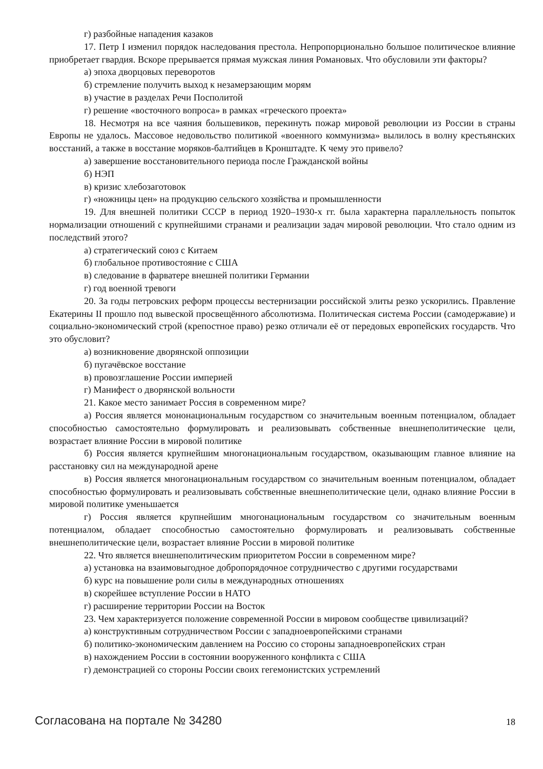г) разбойные нападения казаков
17. Петр I изменил порядок наследования престола. Непропорционально большое политическое влияние приобретает гвардия. Вскоре прерывается прямая мужская линия Романовых. Что обусловили эти факторы?
а) эпоха дворцовых переворотов
б) стремление получить выход к незамерзающим морям
в) участие в разделах Речи Посполитой
г) решение «восточного вопроса» в рамках «греческого проекта»
18. Несмотря на все чаяния большевиков, перекинуть пожар мировой революции из России в страны Европы не удалось. Массовое недовольство политикой «военного коммунизма» вылилось в волну крестьянских восстаний, а также в восстание моряков-балтийцев в Кронштадте. К чему это привело?
а) завершение восстановительного периода после Гражданской войны
б) НЭП
в) кризис хлебозаготовок
г) «ножницы цен» на продукцию сельского хозяйства и промышленности
19. Для внешней политики СССР в период 1920–1930-х гг. была характерна параллельность попыток нормализации отношений с крупнейшими странами и реализации задач мировой революции. Что стало одним из последствий этого?
а) стратегический союз с Китаем
б) глобальное противостояние с США
в) следование в фарватере внешней политики Германии
г) год военной тревоги
20. За годы петровских реформ процессы вестернизации российской элиты резко ускорились. Правление Екатерины II прошло под вывеской просвещённого абсолютизма. Политическая система России (самодержавие) и социально-экономический строй (крепостное право) резко отличали её от передовых европейских государств. Что это обусловит?
а) возникновение дворянской оппозиции
б) пугачёвское восстание
в) провозглашение России империей
г) Манифест о дворянской вольности
21. Какое место занимает Россия в современном мире?
а) Россия является мононациональным государством со значительным военным потенциалом, обладает способностью самостоятельно формулировать и реализовывать собственные внешнеполитические цели, возрастает влияние России в мировой политике
б) Россия является крупнейшим многонациональным государством, оказывающим главное влияние на расстановку сил на международной арене
в) Россия является многонациональным государством со значительным военным потенциалом, обладает способностью формулировать и реализовывать собственные внешнеполитические цели, однако влияние России в мировой политике уменьшается
г) Россия является крупнейшим многонациональным государством со значительным военным потенциалом, обладает способностью самостоятельно формулировать и реализовывать собственные внешнеполитические цели, возрастает влияние России в мировой политике
22. Что является внешнеполитическим приоритетом России в современном мире?
а) установка на взаимовыгодное добропорядочное сотрудничество с другими государствами
б) курс на повышение роли силы в международных отношениях
в) скорейшее вступление России в НАТО
г) расширение территории России на Восток
23. Чем характеризуется положение современной России в мировом сообществе цивилизаций?
а) конструктивным сотрудничеством России с западноевропейскими странами
б) политико-экономическим давлением на Россию со стороны западноевропейских стран
в) нахождением России в состоянии вооруженного конфликта с США
г) демонстрацией со стороны России своих гегемонистских устремлений
Согласована на портале № 34280 18